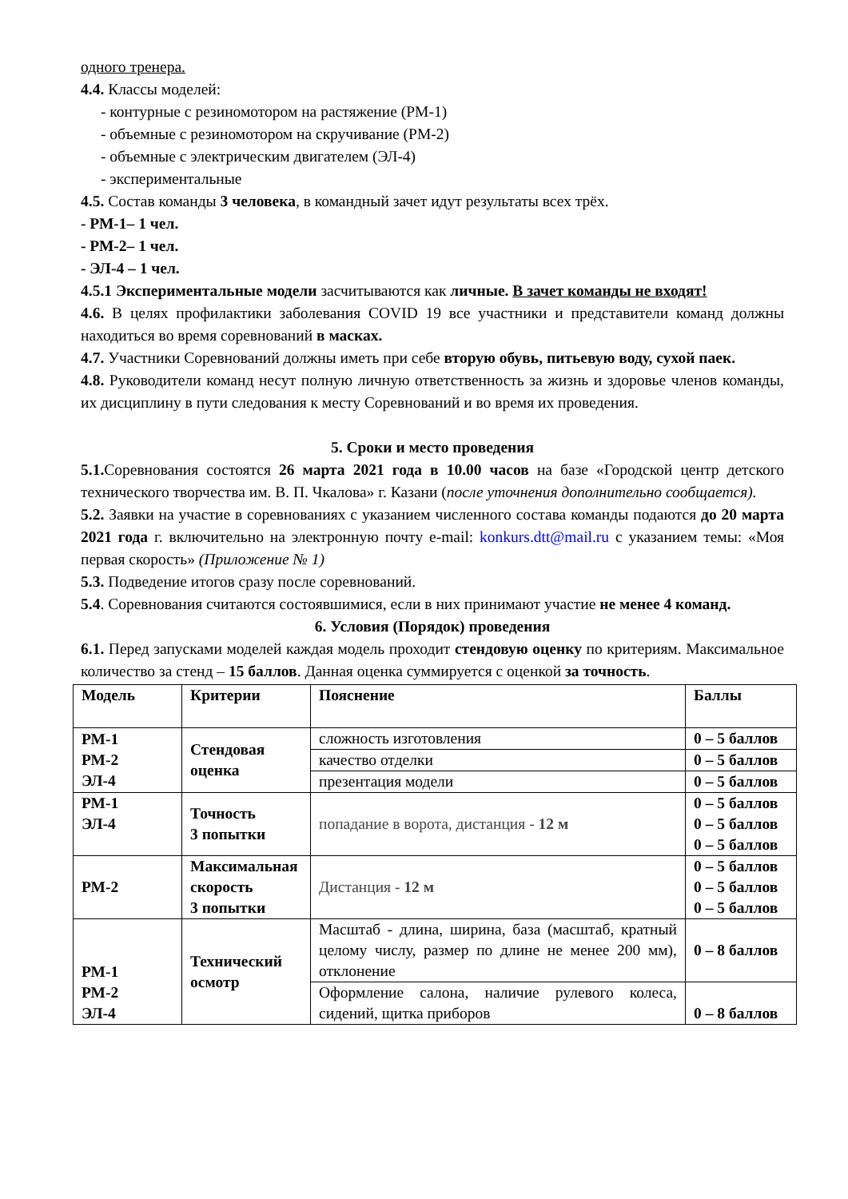одного тренера.
4.4. Классы моделей:
- контурные с резиномотором на растяжение (РМ-1)
- объемные с резиномотором на скручивание (РМ-2)
- объемные с электрическим двигателем (ЭЛ-4)
- экспериментальные
4.5. Состав команды 3 человека, в командный зачет идут результаты всех трёх.
- РМ-1– 1 чел.
- РМ-2– 1 чел.
- ЭЛ-4 – 1 чел.
4.5.1 Экспериментальные модели засчитываются как личные. В зачет команды не входят!
4.6. В целях профилактики заболевания COVID 19 все участники и представители команд должны находиться во время соревнований в масках.
4.7. Участники Соревнований должны иметь при себе вторую обувь, питьевую воду, сухой паек.
4.8. Руководители команд несут полную личную ответственность за жизнь и здоровье членов команды, их дисциплину в пути следования к месту Соревнований и во время их проведения.
5. Сроки и место проведения
5.1. Соревнования состоятся 26 марта 2021 года в 10.00 часов на базе «Городской центр детского технического творчества им. В. П. Чкалова» г. Казани (после уточнения дополнительно сообщается).
5.2. Заявки на участие в соревнованиях с указанием численного состава команды подаются до 20 марта 2021 года г. включительно на электронную почту e-mail: konkurs.dtt@mail.ru с указанием темы: «Моя первая скорость» (Приложение № 1)
5.3. Подведение итогов сразу после соревнований.
5.4. Соревнования считаются состоявшимися, если в них принимают участие не менее 4 команд.
6. Условия (Порядок) проведения
6.1. Перед запусками моделей каждая модель проходит стендовую оценку по критериям. Максимальное количество за стенд – 15 баллов. Данная оценка суммируется с оценкой за точность.
| Модель | Критерии | Пояснение | Баллы |
| РМ-1 РМ-2 ЭЛ-4 | Стендовая оценка | сложность изготовления | 0 – 5 баллов |
| | | качество отделки | 0 – 5 баллов |
| | | презентация модели | 0 – 5 баллов |
| РМ-1 ЭЛ-4 | Точность 3 попытки | попадание в ворота, дистанция - 12 м | 0 – 5 баллов 0 – 5 баллов 0 – 5 баллов |
| РМ-2 | Максимальная скорость 3 попытки | Дистанция - 12 м | 0 – 5 баллов 0 – 5 баллов 0 – 5 баллов |
| РМ-1 РМ-2 ЭЛ-4 | Технический осмотр | Масштаб - длина, ширина, база (масштаб, кратный целому числу, размер по длине не менее 200 мм), отклонение | 0 – 8 баллов |
| | | Оформление салона, наличие рулевого колеса, сидений, щитка приборов | 0 – 8 баллов |